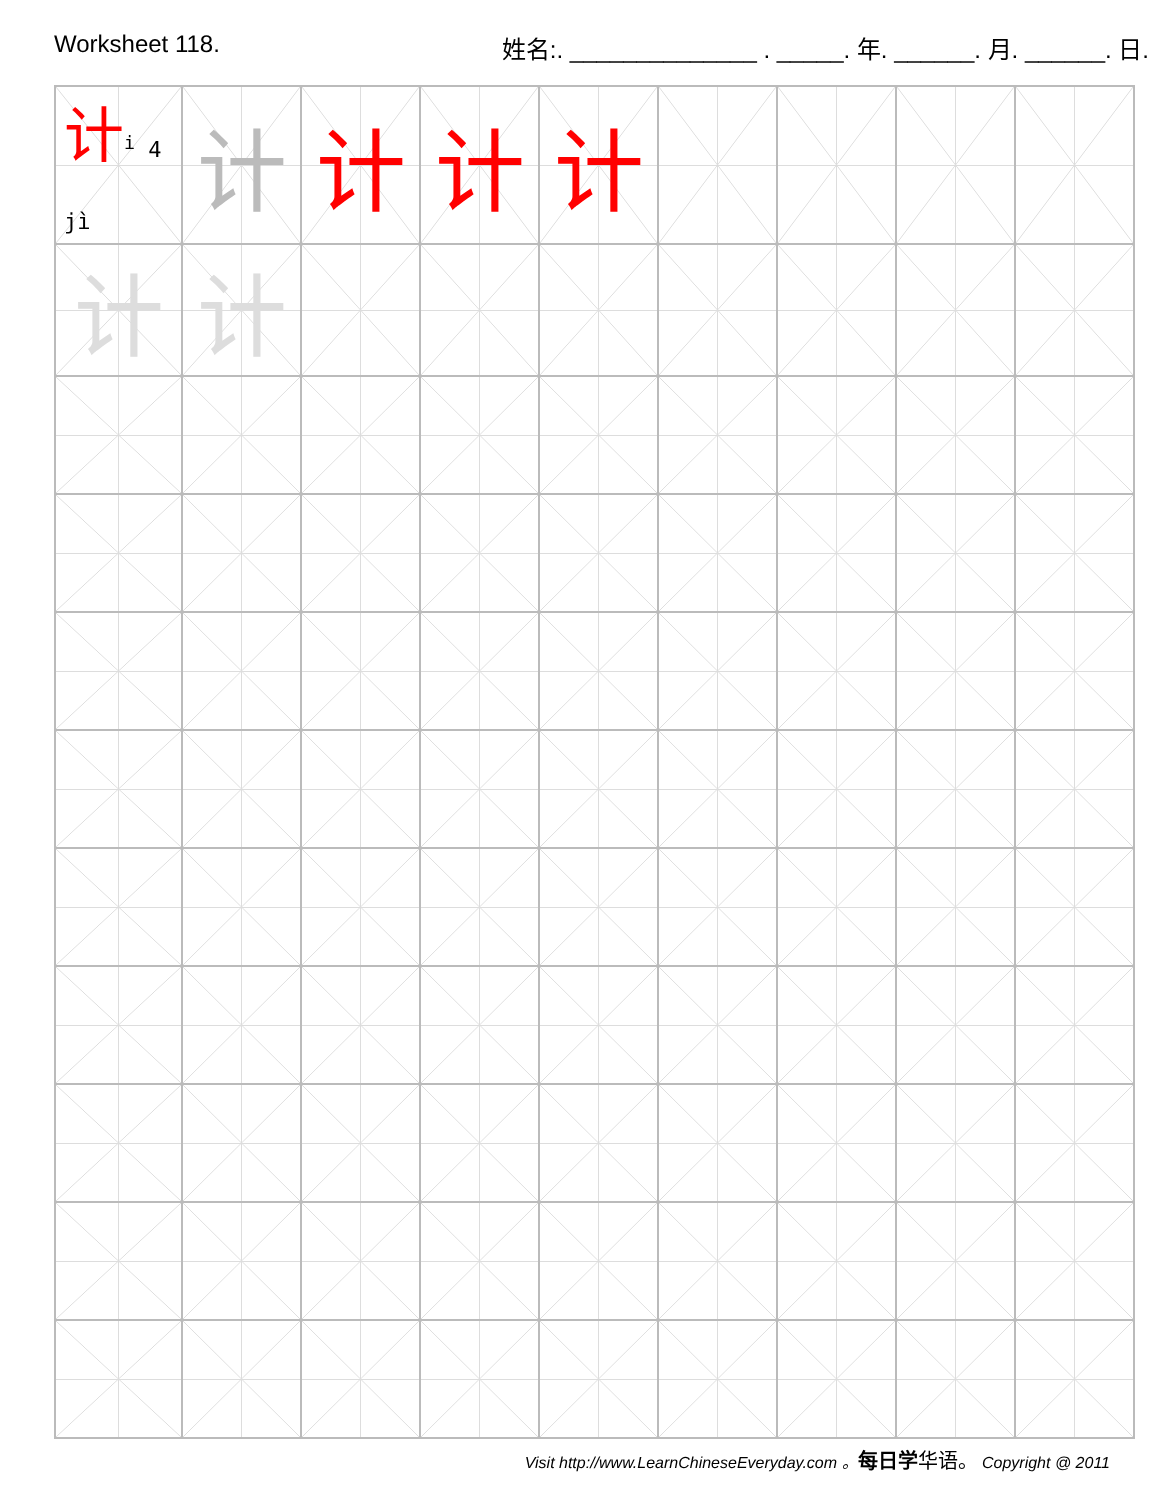Worksheet 118. 姓名:. ______________ . _____. 年. ______. 月. ______. 日.
| 计 <sup>i</sup> 4 jì | 计 | 计 | 计 | 计 | | | | |
| 计 | 计 | | | | | | | |
Visit http://www.LearnChineseEveryday.com 。每日学 华语。 Copyright @ 2011